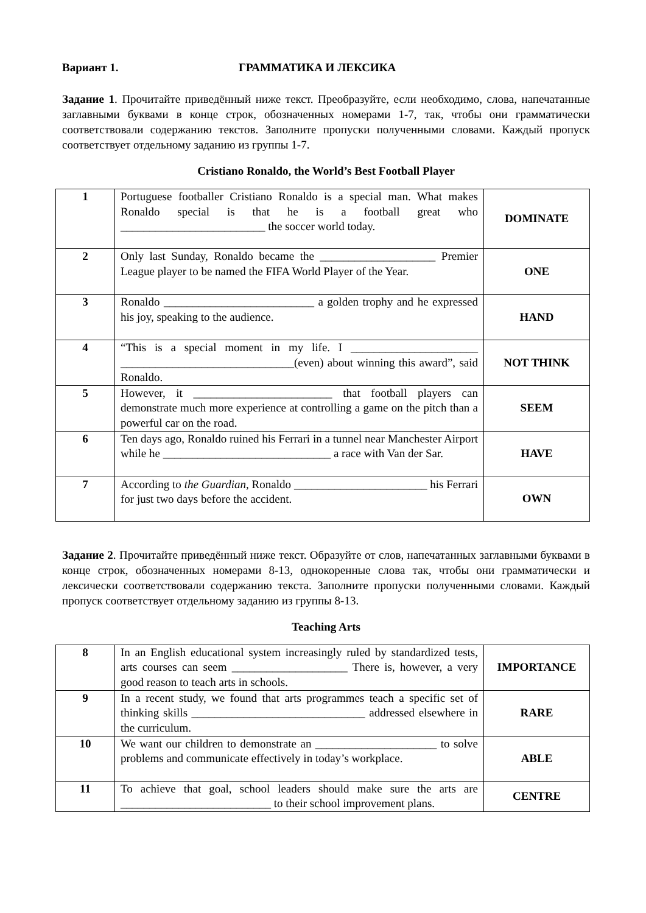Вариант 1. ГРАММАТИКА И ЛЕКСИКА
Задание 1. Прочитайте приведённый ниже текст. Преобразуйте, если необходимо, слова, напечатанные заглавными буквами в конце строк, обозначенных номерами 1-7, так, чтобы они грамматически соответствовали содержанию текстов. Заполните пропуски полученными словами. Каждый пропуск соответствует отдельному заданию из группы 1-7.
Cristiano Ronaldo, the World’s Best Football Player
| 1 | Portuguese footballer Cristiano Ronaldo is a special man. What makes Ronaldo special is that he is a football great who _________________________ the soccer world today. | DOMINATE |
| 2 | Only last Sunday, Ronaldo became the ____________________ Premier League player to be named the FIFA World Player of the Year. | ONE |
| 3 | Ronaldo __________________________ a golden trophy and he expressed his joy, speaking to the audience. | HAND |
| 4 | “This is a special moment in my life. I ______________________ ______________________________(even) about winning this award”, said Ronaldo. | NOT THINK |
| 5 | However, it ________________________ that football players can demonstrate much more experience at controlling a game on the pitch than a powerful car on the road. | SEEM |
| 6 | Ten days ago, Ronaldo ruined his Ferrari in a tunnel near Manchester Airport while he _____________________________ a race with Van der Sar. | HAVE |
| 7 | According to the Guardian , Ronaldo _______________________ his Ferrari for just two days before the accident. | OWN |
Задание 2. Прочитайте приведённый ниже текст. Образуйте от слов, напечатанных заглавными буквами в конце строк, обозначенных номерами 8-13, однокоренные слова так, чтобы они грамматически и лексически соответствовали содержанию текста. Заполните пропуски полученными словами. Каждый пропуск соответствует отдельному заданию из группы 8-13.
Teaching Arts
| 8 | In an English educational system increasingly ruled by standardized tests, arts courses can seem ____________________ There is, however, a very good reason to teach arts in schools. | IMPORTANCE |
| 9 | In a recent study, we found that arts programmes teach a specific set of thinking skills ______________________________ addressed elsewhere in the curriculum. | RARE |
| 10 | We want our children to demonstrate an _____________________ to solve problems and communicate effectively in today’s workplace. | ABLE |
| 11 | To achieve that goal, school leaders should make sure the arts are __________________________ to their school improvement plans. | CENTRE |